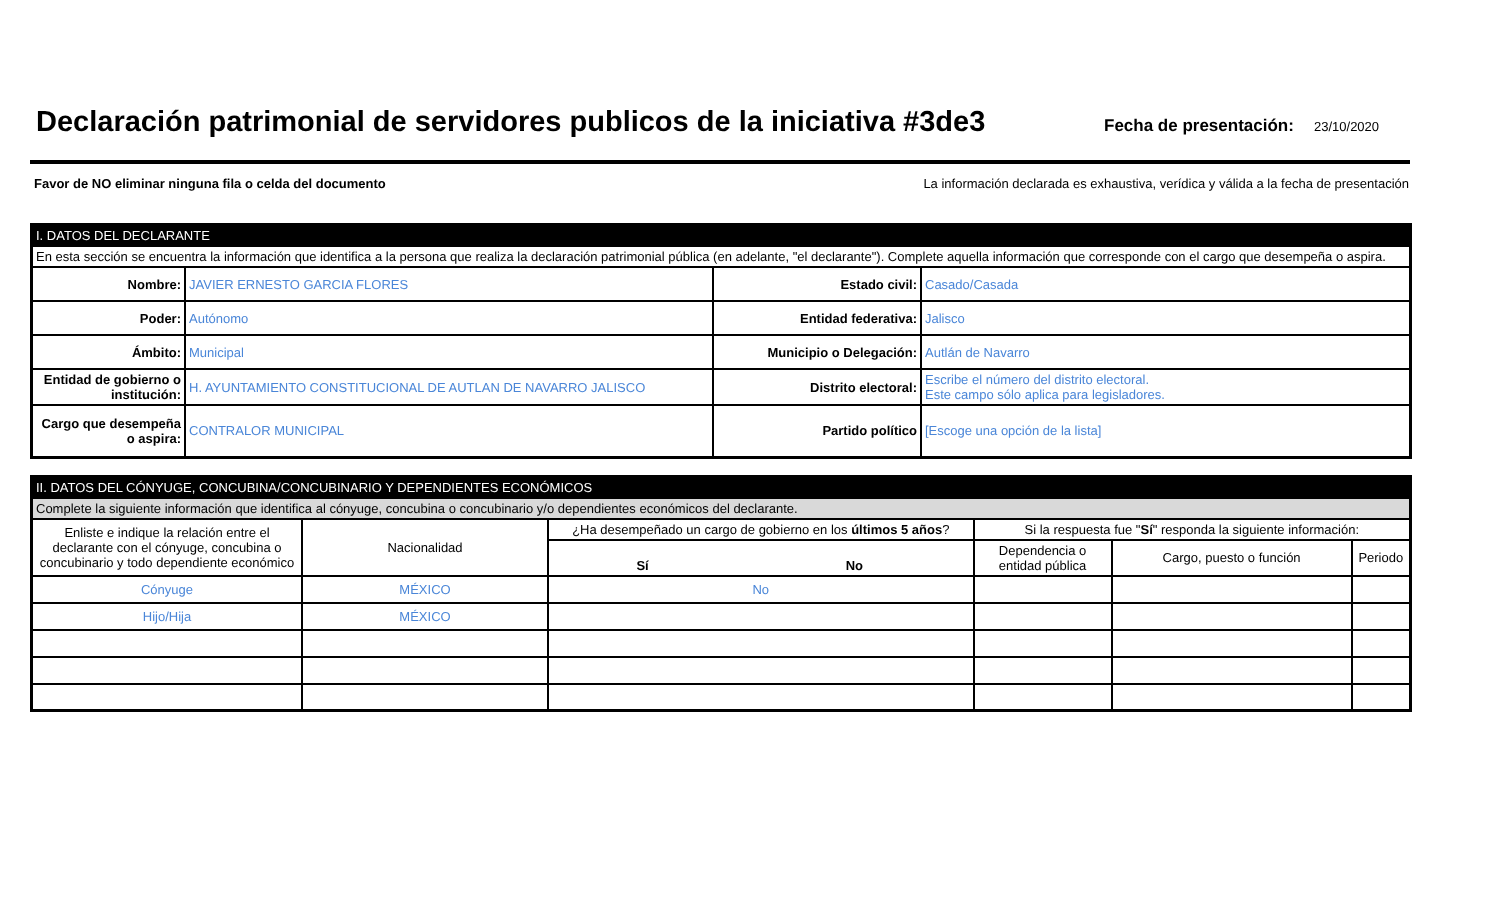Declaración patrimonial de servidores publicos de la iniciativa #3de3
Fecha de presentación: 23/10/2020
Favor de NO eliminar ninguna fila o celda del documento La información declarada es exhaustiva, verídica y válida a la fecha de presentación
| I. DATOS DEL DECLARANTE | | | |
| --- | --- | --- | --- |
| En esta sección se encuentra la información que identifica a la persona que realiza la declaración patrimonial pública (en adelante, "el declarante"). Complete aquella información que corresponde con el cargo que desempeña o aspira. | | | |
| Nombre: | JAVIER ERNESTO GARCIA FLORES | Estado civil: | Casado/Casada |
| Poder: | Autónomo | Entidad federativa: | Jalisco |
| Ámbito: | Municipal | Municipio o Delegación: | Autlán de Navarro |
| Entidad de gobierno o institución: | H. AYUNTAMIENTO CONSTITUCIONAL DE AUTLAN DE NAVARRO JALISCO | Distrito electoral: | Escribe el número del distrito electoral. Este campo sólo aplica para legisladores. |
| Cargo que desempeña o aspira: | CONTRALOR MUNICIPAL | Partido político | [Escoge una opción de la lista] |
| II. DATOS DEL CÓNYUGE, CONCUBINA/CONCUBINARIO Y DEPENDIENTES ECONÓMICOS | | | | | | |
| --- | --- | --- | --- | --- | --- | --- |
| Complete la siguiente información que identifica al cónyuge, concubina o concubinario y/o dependientes económicos del declarante. | | | | | | |
| Enliste e indique la relación entre el declarante con el cónyuge, concubina o concubinario y todo dependiente económico | Nacionalidad | ¿Ha desempeñado un cargo de gobierno en los últimos 5 años ? | | Si la respuesta fue " Sí " responda la siguiente información: | | |
| | | Sí | No | Dependencia o entidad pública | Cargo, puesto o función | Periodo |
| Cónyuge | MÉXICO | No | | | | |
| Hijo/Hija | MÉXICO | | | | | |